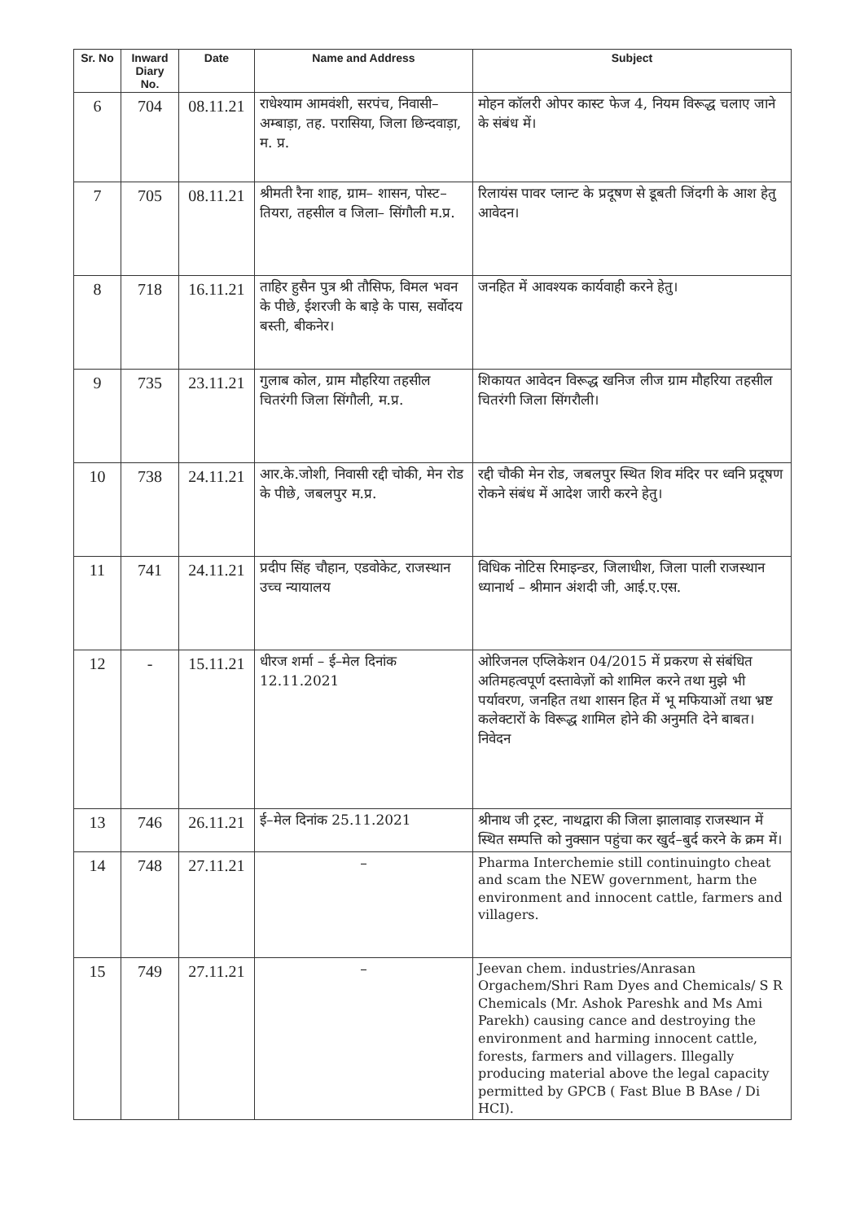| Sr. No | Inward Diary No. | Date | Name and Address | Subject |
| --- | --- | --- | --- | --- |
| 6 | 704 | 08.11.21 | राधेश्याम आमवंशी, सरपंच, निवासी– अम्बाड़ा, तह. परासिया, जिला छिन्दवाड़ा, म. प्र. | मोहन कॉलरी ओपर कास्ट फेज 4, नियम विरूद्ध चलाए जाने के संबंध में। |
| 7 | 705 | 08.11.21 | श्रीमती रैना शाह, ग्राम– शासन, पोस्ट– तियरा, तहसील व जिला– सिंगौली म.प्र. | रिलायंस पावर प्लान्ट के प्रदूषण से डूबती जिंदगी के आश हेतु आवेदन। |
| 8 | 718 | 16.11.21 | ताहिर हुसैन पुत्र श्री तौसिफ, विमल भवन के पीछे, ईशरजी के बाड़े के पास, सर्वोदय बस्ती, बीकनेर। | जनहित में आवश्यक कार्यवाही करने हेतु। |
| 9 | 735 | 23.11.21 | गुलाब कोल, ग्राम मौहरिया तहसील चितरंगी जिला सिंगौली, म.प्र. | शिकायत आवेदन विरूद्ध खनिज लीज ग्राम मौहरिया तहसील चितरंगी जिला सिंगरौली। |
| 10 | 738 | 24.11.21 | आर.के.जोशी, निवासी रद्दी चोकी, मेन रोड के पीछे, जबलपुर म.प्र. | रद्दी चौकी मेन रोड, जबलपुर स्थित शिव मंदिर पर ध्वनि प्रदूषण रोकने संबंध में आदेश जारी करने हेतु। |
| 11 | 741 | 24.11.21 | प्रदीप सिंह चौहान, एडवोकेट, राजस्थान उच्च न्यायालय | विधिक नोटिस रिमाइन्डर, जिलाधीश, जिला पाली राजस्थान ध्यानार्थ – श्रीमान अंशदी जी, आई.ए.एस. |
| 12 | - | 15.11.21 | धीरज शर्मा – ई–मेल दिनांक 12.11.2021 | ओरिजनल एप्लिकेशन 04/2015 में प्रकरण से संबंधित अतिमहत्वपूर्ण दस्तावेज़ों को शामिल करने तथा मुझे भी पर्यावरण, जनहित तथा शासन हित में भू मफियाओं तथा भ्रष्ट कलेक्टारों के विरूद्ध शामिल होने की अनुमति देने बाबत। निवेदन |
| 13 | 746 | 26.11.21 | ई–मेल दिनांक 25.11.2021 | श्रीनाथ जी ट्रस्ट, नाथद्वारा की जिला झालावाड़ राजस्थान में स्थित सम्पत्ति को नुक्सान पहुंचा कर खुर्द–बुर्द करने के क्रम में। |
| 14 | 748 | 27.11.21 | – | Pharma Interchemie still continuingto cheat and scam the NEW government, harm the environment and innocent cattle, farmers and villagers. |
| 15 | 749 | 27.11.21 | – | Jeevan chem. industries/Anrasan Orgachem/Shri Ram Dyes and Chemicals/ S R Chemicals (Mr. Ashok Pareshk and Ms Ami Parekh) causing cance and destroying the environment and harming innocent cattle, forests, farmers and villagers. Illegally producing material above the legal capacity permitted by GPCB ( Fast Blue B BAse / Di HCI). |